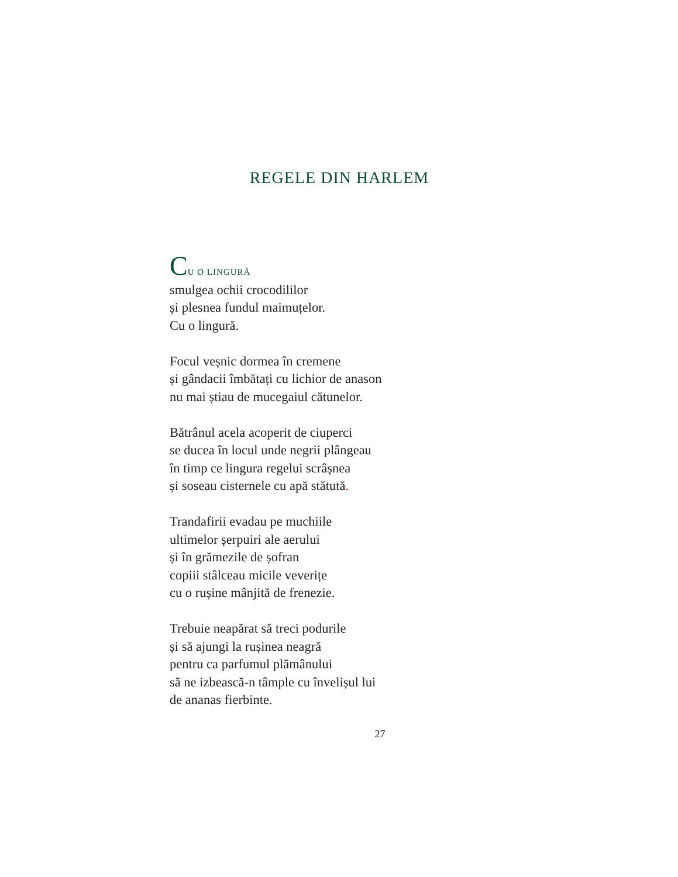REGELE DIN HARLEM
CU O LINGURĂ
smulgea ochii crocodililor
și plesnea fundul maimuțelor.
Cu o lingură.
Focul veșnic dormea în cremene
și gândacii îmbătați cu lichior de anason
nu mai știau de mucegaiul cătunelor.
Bătrânul acela acoperit de ciuperci
se ducea în locul unde negrii plângeau
în timp ce lingura regelui scrâșnea
și soseau cisternele cu apă stătută.
Trandafirii evadau pe muchiile
ultimelor șerpuiri ale aerului
și în grămezile de șofran
copiii stâlceau micile veverițe
cu o rușine mânjită de frenezie.
Trebuie neapărat să treci podurile
și să ajungi la rușinea neagră
pentru ca parfumul plămânului
să ne izbească-n tâmple cu învelișul lui
de ananas fierbinte.
27